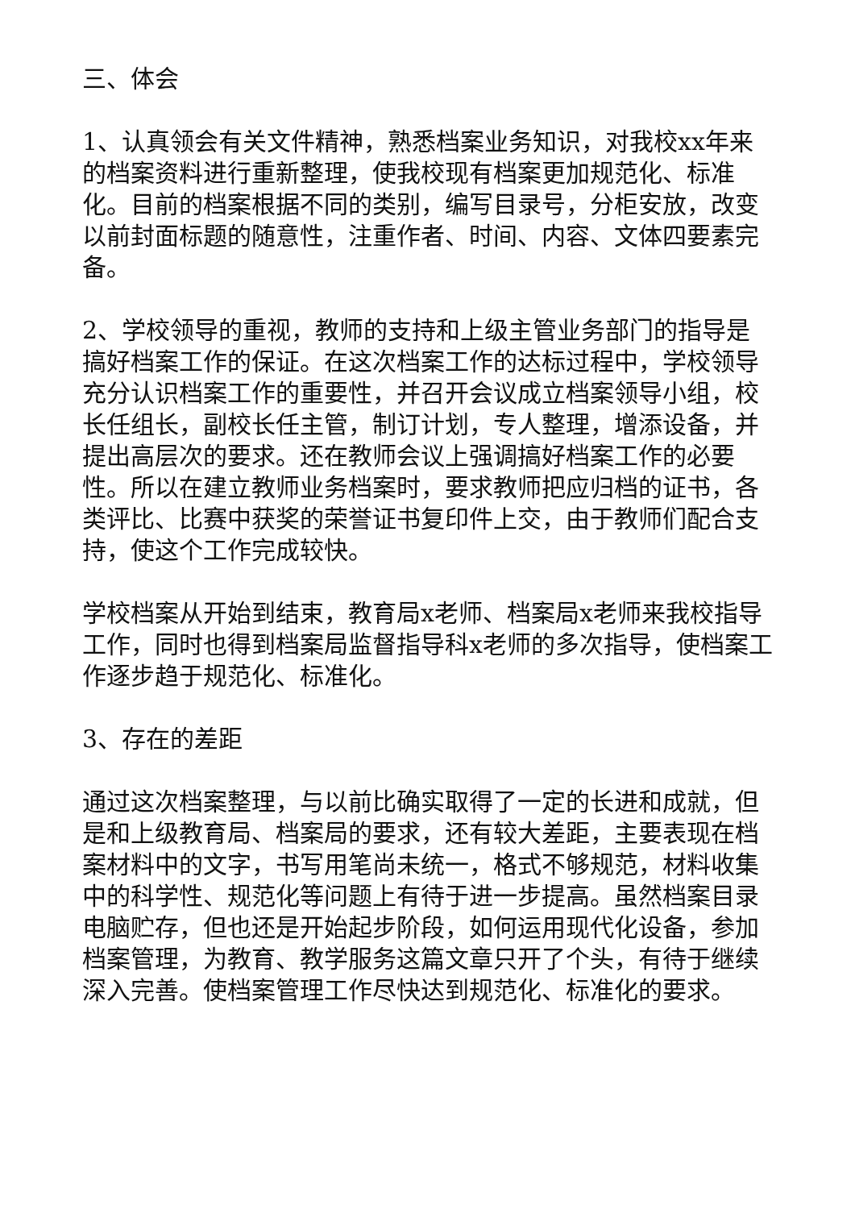三、体会
1、认真领会有关文件精神，熟悉档案业务知识，对我校xx年来的档案资料进行重新整理，使我校现有档案更加规范化、标准化。目前的档案根据不同的类别，编写目录号，分柜安放，改变以前封面标题的随意性，注重作者、时间、内容、文体四要素完备。
2、学校领导的重视，教师的支持和上级主管业务部门的指导是搞好档案工作的保证。在这次档案工作的达标过程中，学校领导充分认识档案工作的重要性，并召开会议成立档案领导小组，校长任组长，副校长任主管，制订计划，专人整理，增添设备，并提出高层次的要求。还在教师会议上强调搞好档案工作的必要性。所以在建立教师业务档案时，要求教师把应归档的证书，各类评比、比赛中获奖的荣誉证书复印件上交，由于教师们配合支持，使这个工作完成较快。
学校档案从开始到结束，教育局x老师、档案局x老师来我校指导工作，同时也得到档案局监督指导科x老师的多次指导，使档案工作逐步趋于规范化、标准化。
3、存在的差距
通过这次档案整理，与以前比确实取得了一定的长进和成就，但是和上级教育局、档案局的要求，还有较大差距，主要表现在档案材料中的文字，书写用笔尚未统一，格式不够规范，材料收集中的科学性、规范化等问题上有待于进一步提高。虽然档案目录电脑贮存，但也还是开始起步阶段，如何运用现代化设备，参加档案管理，为教育、教学服务这篇文章只开了个头，有待于继续深入完善。使档案管理工作尽快达到规范化、标准化的要求。